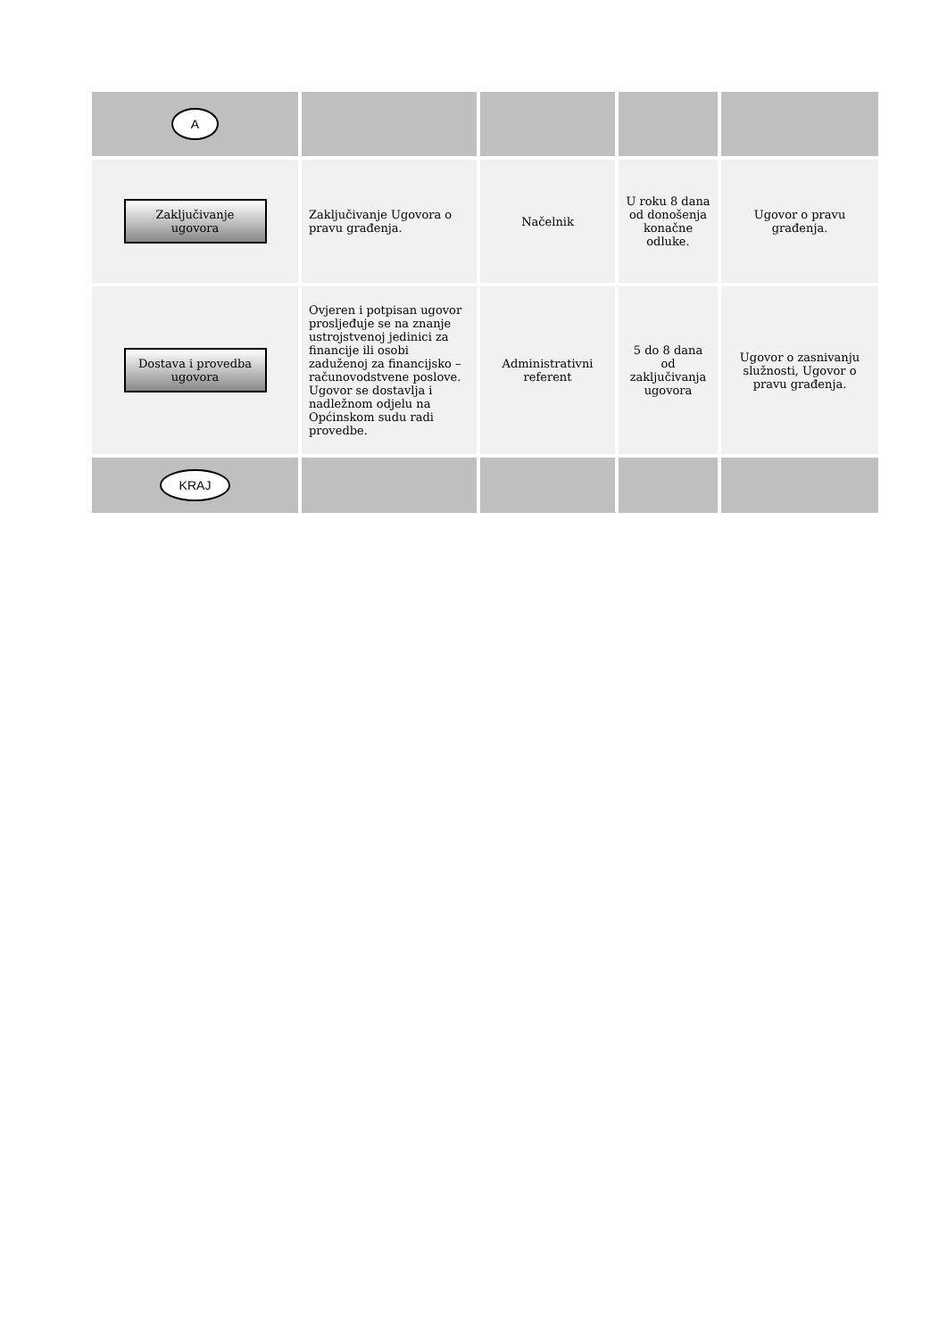| A | | | | |
| Zaključivanje ugovora | Zaključivanje Ugovora o pravu građenja. | Načelnik | U roku 8 dana od donošenja konačne odluke. | Ugovor o pravu građenja. |
| Dostava i provedba ugovora | Ovjeren i potpisan ugovor prosljeđuje se na znanje ustrojstvenoj jedinici za financije ili osobi zaduženoj za financijsko – računovodstvene poslove. Ugovor se dostavlja i nadležnom odjelu na Općinskom sudu radi provedbe. | Administrativni referent | 5 do 8 dana od zaključivanja ugovora | Ugovor o zasnivanju služnosti, Ugovor o pravu građenja. |
| KRAJ | | | | |